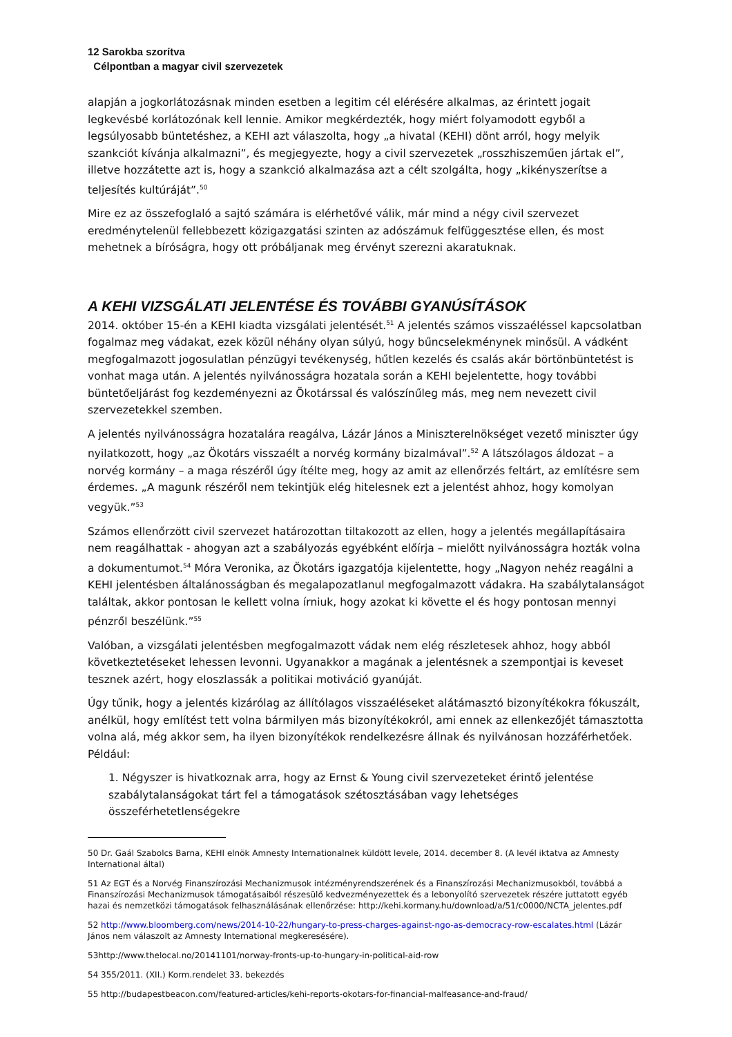12 Sarokba szorítva
Célpontban a magyar civil szervezetek
alapján a jogkorlátozásnak minden esetben a legitim cél elérésére alkalmas, az érintett jogait legkevésbé korlátozónak kell lennie. Amikor megkérdezték, hogy miért folyamodott egyből a legsúlyosabb büntetéshez, a KEHI azt válaszolta, hogy „a hivatal (KEHI) dönt arról, hogy melyik szankciót kívánja alkalmazni”, és megjegyezte, hogy a civil szervezetek „rosszhiszeműen jártak el”, illetve hozzátette azt is, hogy a szankció alkalmazása azt a célt szolgálta, hogy „kikényszerítse a teljesítés kultúráját”.<sup>50</sup>
Mire ez az összefoglaló a sajtó számára is elérhetővé válik, már mind a négy civil szervezet eredménytelenül fellebbezett közigazgatási szinten az adószámuk felfüggesztése ellen, és most mehetnek a bíróságra, hogy ott próbáljanak meg érvényt szerezni akaratuknak.
A KEHI VIZSGÁLATI JELENTÉSE ÉS TOVÁBBI GYANÚSÍTÁSOK
2014. október 15-én a KEHI kiadta vizsgálati jelentését.<sup>51</sup> A jelentés számos visszaéléssel kapcsolatban fogalmaz meg vádakat, ezek közül néhány olyan súlyú, hogy bűncselekménynek minősül. A vádként megfogalmazott jogosulatlan pénzügyi tevékenység, hűtlen kezelés és csalás akár börtönbüntetést is vonhat maga után. A jelentés nyilvánosságra hozatala során a KEHI bejelentette, hogy további büntetőeljárást fog kezdeményezni az Ökotárssal és valószínűleg más, meg nem nevezett civil szervezetekkel szemben.
A jelentés nyilvánosságra hozatalára reagálva, Lázár János a Miniszterelnökséget vezető miniszter úgy nyilatkozott, hogy „az Ökotárs visszaélt a norvég kormány bizalmával”.<sup>52</sup> A látszólagos áldozat – a norvég kormány – a maga részéről úgy ítélte meg, hogy az amit az ellenőrzés feltárt, az említésre sem érdemes. „A magunk részéről nem tekintjük elég hitelesnek ezt a jelentést ahhoz, hogy komolyan vegyük.”<sup>53</sup>
Számos ellenőrzött civil szervezet határozottan tiltakozott az ellen, hogy a jelentés megállapításaira nem reagálhattak - ahogyan azt a szabályozás egyébként előírja – mielőtt nyilvánosságra hozták volna a dokumentumot.<sup>54</sup> Móra Veronika, az Ökotárs igazgatója kijelentette, hogy „Nagyon nehéz reagálni a KEHI jelentésben általánosságban és megalapozatlanul megfogalmazott vádakra. Ha szabálytalanságot találtak, akkor pontosan le kellett volna írniuk, hogy azokat ki követte el és hogy pontosan mennyi pénzről beszélünk.”<sup>55</sup>
Valóban, a vizsgálati jelentésben megfogalmazott vádak nem elég részletesek ahhoz, hogy abból következtetéseket lehessen levonni. Ugyanakkor a magának a jelentésnek a szempontjai is keveset tesznek azért, hogy eloszlassák a politikai motiváció gyanúját.
Úgy tűnik, hogy a jelentés kizárólag az állítólagos visszaéléseket alátámasztó bizonyítékokra fókuszált, anélkül, hogy említést tett volna bármilyen más bizonyítékokról, ami ennek az ellenkezőjét támasztotta volna alá, még akkor sem, ha ilyen bizonyítékok rendelkezésre állnak és nyilvánosan hozzáférhetőek. Például:
1. Négyszer is hivatkoznak arra, hogy az Ernst & Young civil szervezeteket érintő jelentése szabálytalanságokat tárt fel a támogatások szétosztásában vagy lehetséges összeférhetetlenségekre
50 Dr. Gaál Szabolcs Barna, KEHI elnök Amnesty Internationalnek küldött levele, 2014. december 8. (A levél iktatva az Amnesty International által)
51 Az EGT és a Norvég Finanszírozási Mechanizmusok intézményrendszerének és a Finanszírozási Mechanizmusokból, továbbá a Finanszírozási Mechanizmusok támogatásaiból részesülő kedvezményezettek és a lebonyolító szervezetek részére juttatott egyéb hazai és nemzetközi támogatások felhasználásának ellenőrzése: http://kehi.kormany.hu/download/a/51/c0000/NCTA_jelentes.pdf
52 http://www.bloomberg.com/news/2014-10-22/hungary-to-press-charges-against-ngo-as-democracy-row-escalates.html (Lázár János nem válaszolt az Amnesty International megkeresésére).
53http://www.thelocal.no/20141101/norway-fronts-up-to-hungary-in-political-aid-row
54 355/2011. (XII.) Korm.rendelet 33. bekezdés
55 http://budapestbeacon.com/featured-articles/kehi-reports-okotars-for-financial-malfeasance-and-fraud/